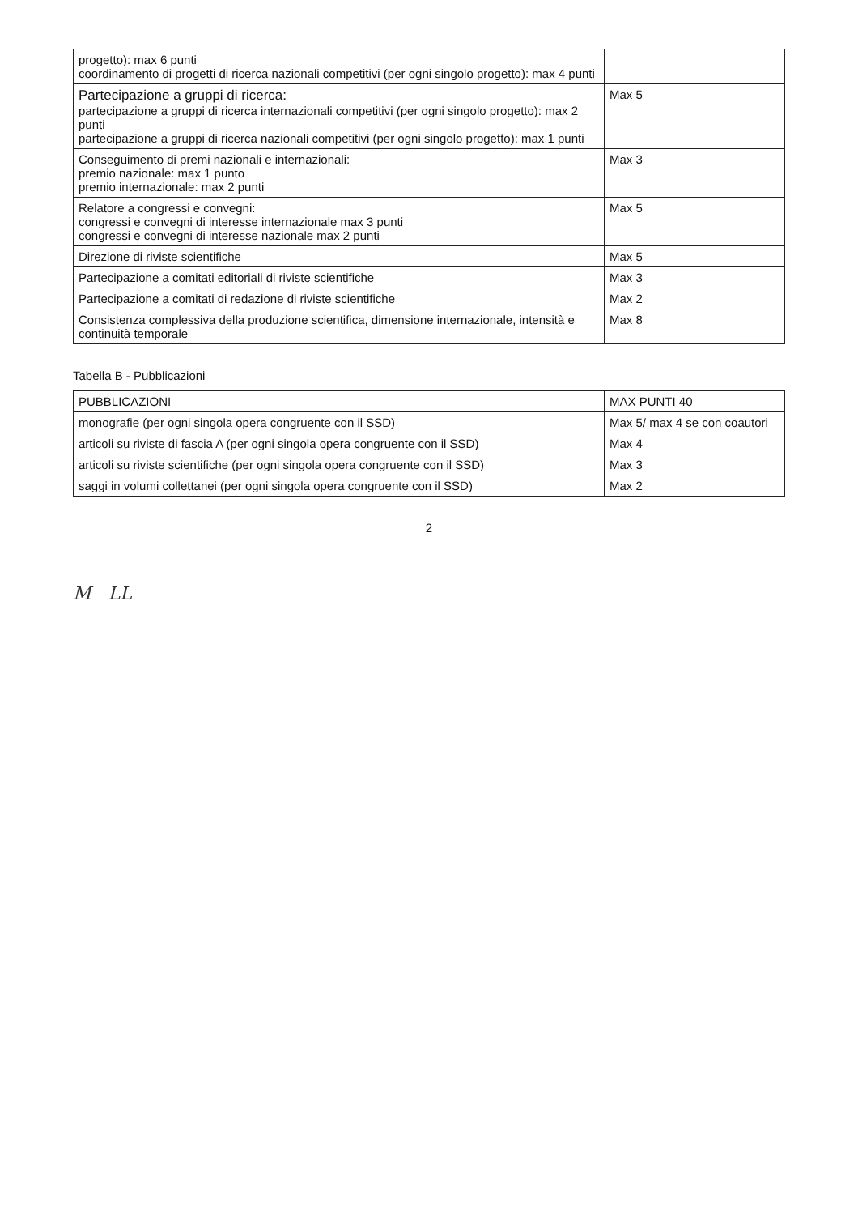| progetto): max 6 punti coordinamento di progetti di ricerca nazionali competitivi (per ogni singolo progetto): max 4 punti | |
| Partecipazione a gruppi di ricerca: partecipazione a gruppi di ricerca internazionali competitivi (per ogni singolo progetto): max 2 punti partecipazione a gruppi di ricerca nazionali competitivi (per ogni singolo progetto): max 1 punti | Max 5 |
| Conseguimento di premi nazionali e internazionali: premio nazionale: max 1 punto premio internazionale: max 2 punti | Max 3 |
| Relatore a congressi e convegni: congressi e convegni di interesse internazionale max 3 punti congressi e convegni di interesse nazionale max 2 punti | Max 5 |
| Direzione di riviste scientifiche | Max 5 |
| Partecipazione a comitati editoriali di riviste scientifiche | Max 3 |
| Partecipazione a comitati di redazione di riviste scientifiche | Max 2 |
| Consistenza complessiva della produzione scientifica, dimensione internazionale, intensità e continuità temporale | Max 8 |
Tabella B - Pubblicazioni
| PUBBLICAZIONI | MAX PUNTI 40 |
| --- | --- |
| monografie (per ogni singola opera congruente con il SSD) | Max 5/ max 4 se con coautori |
| articoli su riviste di fascia A (per ogni singola opera congruente con il SSD) | Max 4 |
| articoli su riviste scientifiche (per ogni singola opera congruente con il SSD) | Max 3 |
| saggi in volumi collettanei (per ogni singola opera congruente con il SSD) | Max 2 |
2
M LL